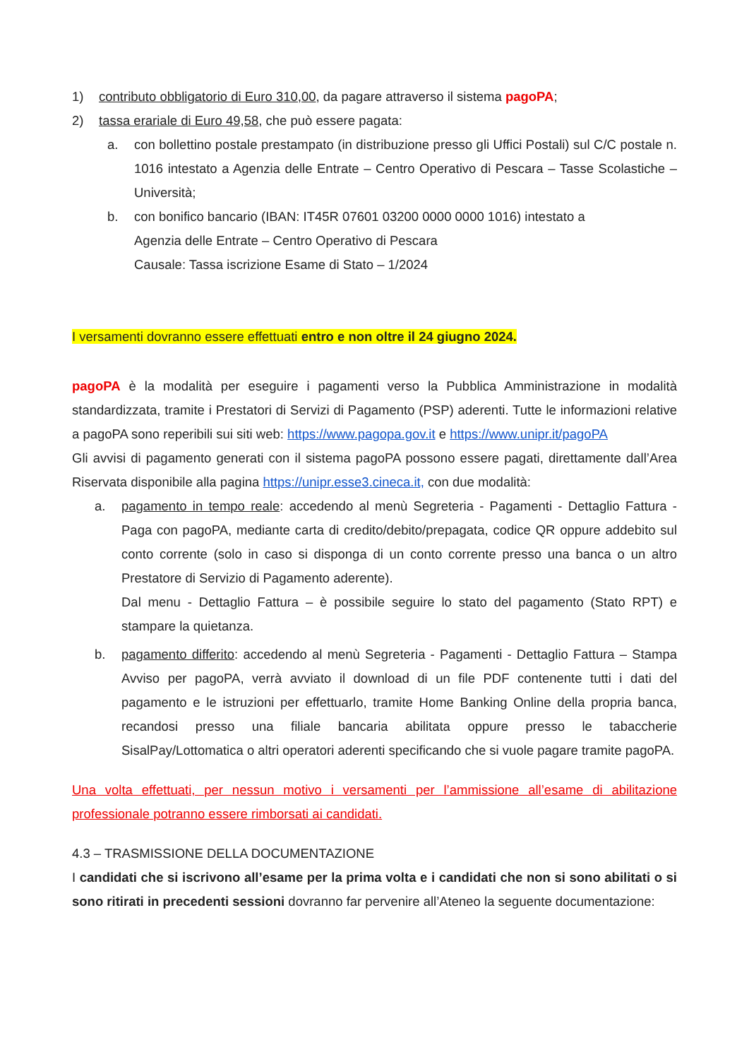1) contributo obbligatorio di Euro 310,00, da pagare attraverso il sistema pagoPA;
2) tassa erariale di Euro 49,58, che può essere pagata:
a. con bollettino postale prestampato (in distribuzione presso gli Uffici Postali) sul C/C postale n. 1016 intestato a Agenzia delle Entrate – Centro Operativo di Pescara – Tasse Scolastiche – Università;
b. con bonifico bancario (IBAN: IT45R 07601 03200 0000 0000 1016) intestato a
Agenzia delle Entrate – Centro Operativo di Pescara
Causale: Tassa iscrizione Esame di Stato – 1/2024
I versamenti dovranno essere effettuati entro e non oltre il 24 giugno 2024.
pagoPA è la modalità per eseguire i pagamenti verso la Pubblica Amministrazione in modalità standardizzata, tramite i Prestatori di Servizi di Pagamento (PSP) aderenti. Tutte le informazioni relative a pagoPA sono reperibili sui siti web: https://www.pagopa.gov.it e https://www.unipr.it/pagoPA
Gli avvisi di pagamento generati con il sistema pagoPA possono essere pagati, direttamente dall’Area Riservata disponibile alla pagina https://unipr.esse3.cineca.it, con due modalità:
a. pagamento in tempo reale: accedendo al menù Segreteria - Pagamenti - Dettaglio Fattura - Paga con pagoPA, mediante carta di credito/debito/prepagata, codice QR oppure addebito sul conto corrente (solo in caso si disponga di un conto corrente presso una banca o un altro Prestatore di Servizio di Pagamento aderente).
Dal menu - Dettaglio Fattura – è possibile seguire lo stato del pagamento (Stato RPT) e stampare la quietanza.
b. pagamento differito: accedendo al menù Segreteria - Pagamenti - Dettaglio Fattura – Stampa Avviso per pagoPA, verrà avviato il download di un file PDF contenente tutti i dati del pagamento e le istruzioni per effettuarlo, tramite Home Banking Online della propria banca, recandosi presso una filiale bancaria abilitata oppure presso le tabaccherie SisalPay/Lottomatica o altri operatori aderenti specificando che si vuole pagare tramite pagoPA.
Una volta effettuati, per nessun motivo i versamenti per l’ammissione all’esame di abilitazione professionale potranno essere rimborsati ai candidati.
4.3 – TRASMISSIONE DELLA DOCUMENTAZIONE
I candidati che si iscrivono all’esame per la prima volta e i candidati che non si sono abilitati o si sono ritirati in precedenti sessioni dovranno far pervenire all’Ateneo la seguente documentazione: